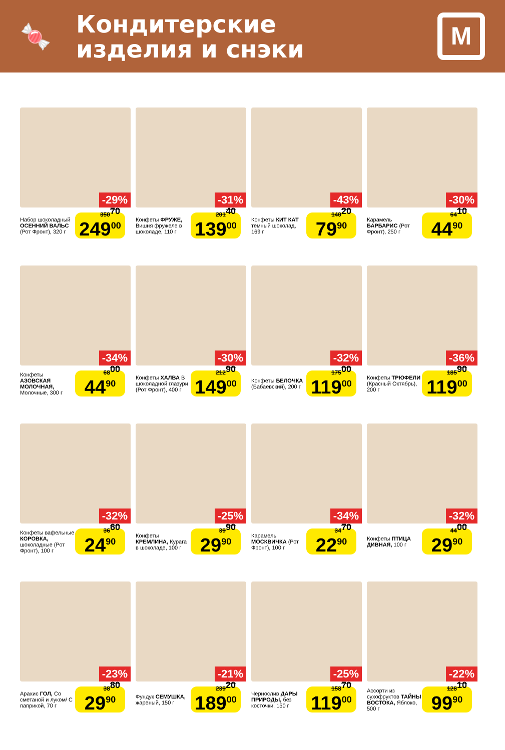🍬
Кондитерские
изделия и снэки
М
-29%
Набор шоколадный ОСЕННИЙ ВАЛЬС (Рот Фронт), 320 г
350<sup>70</sup>
249<sup>00</sup>
-31%
Конфеты ФРУЖЕ, Вишня фружеле в шоколаде, 110 г
201<sup>40</sup>
139<sup>00</sup>
-43%
Конфеты КИТ КАТ темный шоколад, 169 г
140<sup>20</sup>
79<sup>90</sup>
-30%
Карамель БАРБАРИС (Рот Фронт), 250 г
64<sup>10</sup>
44<sup>90</sup>
-34%
Конфеты АЗОВСКАЯ МОЛОЧНАЯ, Молочные, 300 г
68<sup>00</sup>
44<sup>90</sup>
-30%
Конфеты ХАЛВА В шоколадной глазури (Рот Фронт), 400 г
212<sup>90</sup>
149<sup>00</sup>
-32%
Конфеты БЕЛОЧКА (Бабаевский), 200 г
175<sup>00</sup>
119<sup>00</sup>
-36%
Конфеты ТРЮФЕЛИ (Красный Октябрь), 200 г
185<sup>90</sup>
119<sup>00</sup>
-32%
Конфеты вафельные КОРОВКА, шоколадные (Рот Фронт), 100 г
36<sup>60</sup>
24<sup>90</sup>
-25%
Конфеты КРЕМЛИНА, Курага в шоколаде, 100 г
39<sup>90</sup>
29<sup>90</sup>
-34%
Карамель МОСКВИЧКА (Рот Фронт), 100 г
34<sup>70</sup>
22<sup>90</sup>
-32%
Конфеты ПТИЦА ДИВНАЯ, 100 г
44<sup>00</sup>
29<sup>90</sup>
-23%
Арахис ГОЛ, Со сметаной и луком/ С паприкой, 70 г
38<sup>80</sup>
29<sup>90</sup>
-21%
Фундук СЕМУШКА, жареный, 150 г
239<sup>20</sup>
189<sup>00</sup>
-25%
Чернослив ДАРЫ ПРИРОДЫ, без косточки, 150 г
158<sup>70</sup>
119<sup>00</sup>
-22%
Ассорти из сухофруктов ТАЙНЫ ВОСТОКА, Яблоко, 500 г
128<sup>10</sup>
99<sup>90</sup>